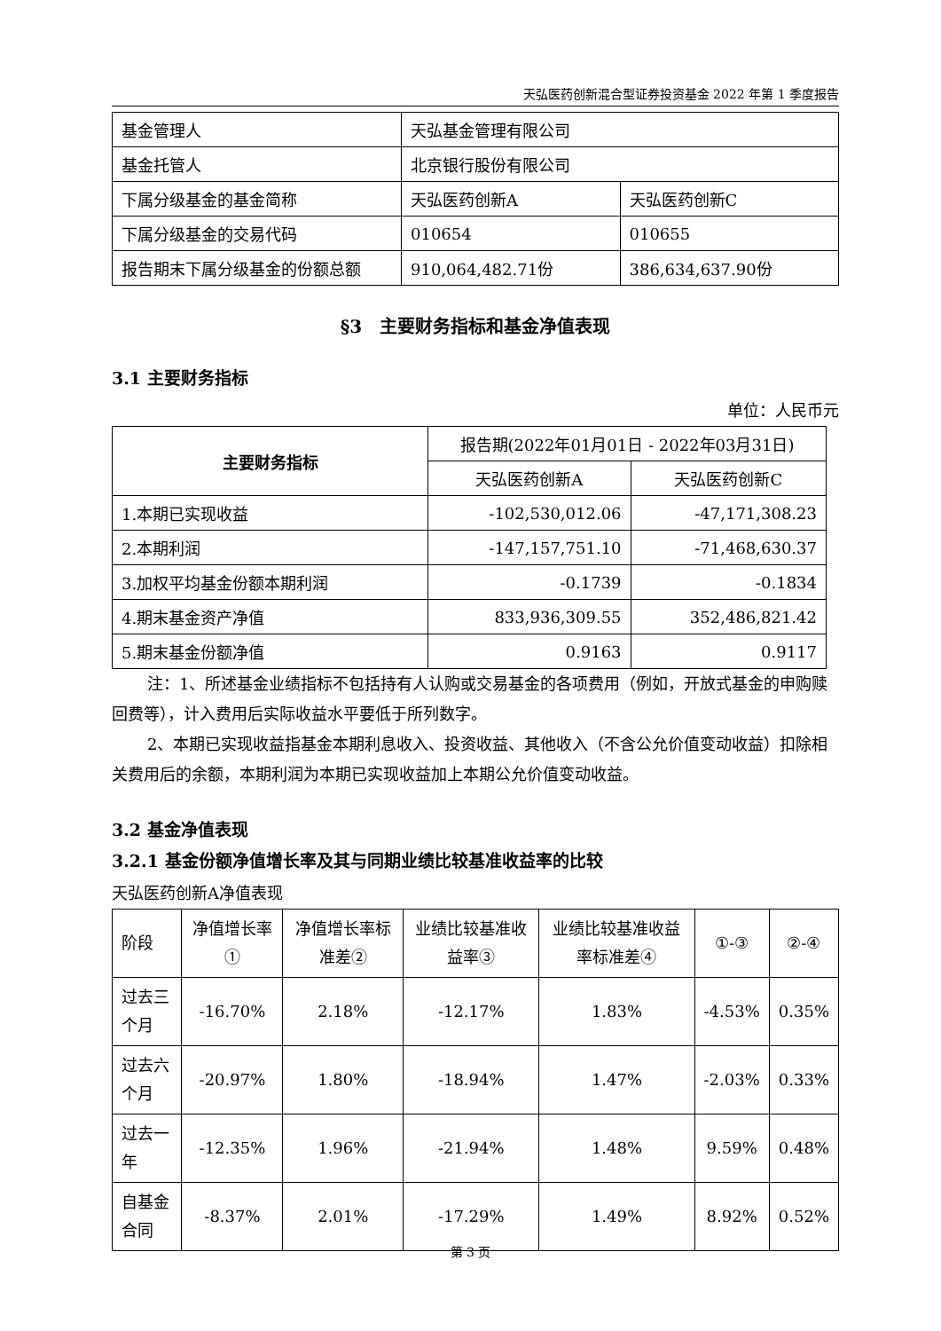天弘医药创新混合型证券投资基金 2022 年第 1 季度报告
| 基金管理人 | 天弘基金管理有限公司 | |
| 基金托管人 | 北京银行股份有限公司 | |
| 下属分级基金的基金简称 | 天弘医药创新A | 天弘医药创新C |
| 下属分级基金的交易代码 | 010654 | 010655 |
| 报告期末下属分级基金的份额总额 | 910,064,482.71份 | 386,634,637.90份 |
§3　主要财务指标和基金净值表现
3.1 主要财务指标
单位：人民币元
| 主要财务指标 | 报告期(2022年01月01日 - 2022年03月31日) | |
| --- | --- | --- |
| | 天弘医药创新A | 天弘医药创新C |
| 1.本期已实现收益 | -102,530,012.06 | -47,171,308.23 |
| 2.本期利润 | -147,157,751.10 | -71,468,630.37 |
| 3.加权平均基金份额本期利润 | -0.1739 | -0.1834 |
| 4.期末基金资产净值 | 833,936,309.55 | 352,486,821.42 |
| 5.期末基金份额净值 | 0.9163 | 0.9117 |
注：1、所述基金业绩指标不包括持有人认购或交易基金的各项费用（例如，开放式基金的申购赎回费等），计入费用后实际收益水平要低于所列数字。
2、本期已实现收益指基金本期利息收入、投资收益、其他收入（不含公允价值变动收益）扣除相关费用后的余额，本期利润为本期已实现收益加上本期公允价值变动收益。
3.2 基金净值表现
3.2.1 基金份额净值增长率及其与同期业绩比较基准收益率的比较
天弘医药创新A净值表现
| 阶段 | 净值增长率① | 净值增长率标准差② | 业绩比较基准收益率③ | 业绩比较基准收益率标准差④ | ①-③ | ②-④ |
| 过去三个月 | -16.70% | 2.18% | -12.17% | 1.83% | -4.53% | 0.35% |
| 过去六个月 | -20.97% | 1.80% | -18.94% | 1.47% | -2.03% | 0.33% |
| 过去一年 | -12.35% | 1.96% | -21.94% | 1.48% | 9.59% | 0.48% |
| 自基金合同 | -8.37% | 2.01% | -17.29% | 1.49% | 8.92% | 0.52% |
第 3 页